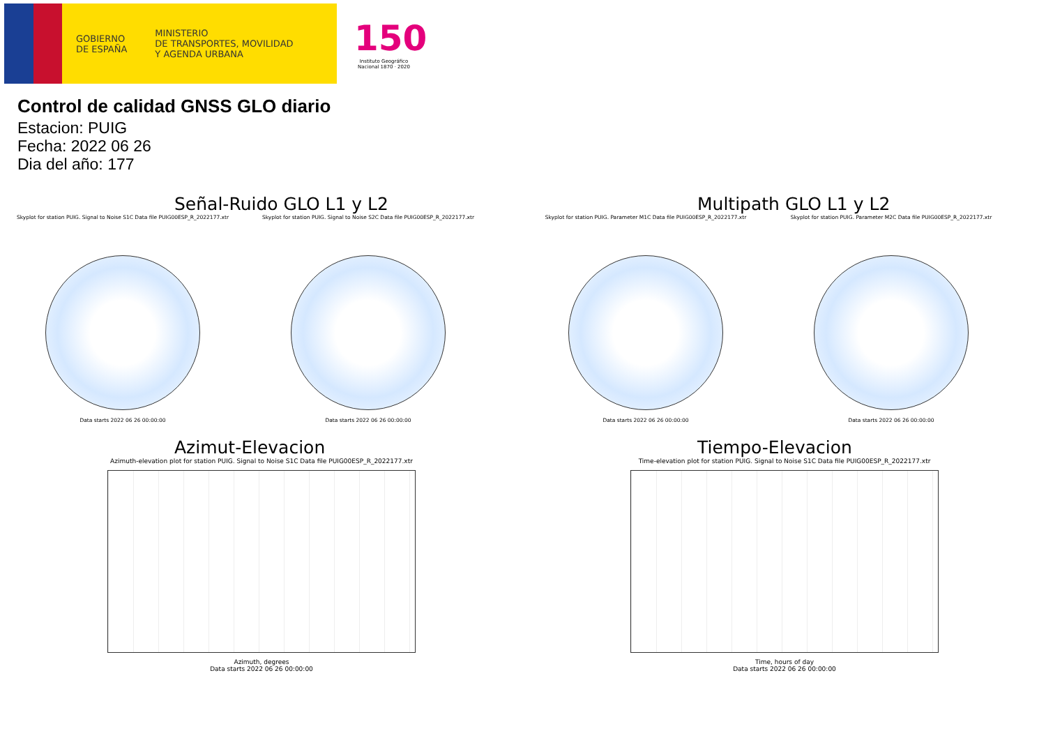GOBIERNO
DE ESPAÑA
MINISTERIO
DE TRANSPORTES, MOVILIDAD
Y AGENDA URBANA
150
Instituto Geográfico Nacional 1870 · 2020
Control de calidad GNSS GLO diario
Estacion: PUIG
Fecha: 2022 06 26
Dia del año: 177
Señal-Ruido GLO L1 y L2
Skyplot for station PUIG. Signal to Noise S1C Data file PUIG00ESP_R_2022177.xtr
Data starts 2022 06 26 00:00:00
Skyplot for station PUIG. Signal to Noise S2C Data file PUIG00ESP_R_2022177.xtr
Data starts 2022 06 26 00:00:00
Multipath GLO L1 y L2
Skyplot for station PUIG. Parameter M1C Data file PUIG00ESP_R_2022177.xtr
Data starts 2022 06 26 00:00:00
Skyplot for station PUIG. Parameter M2C Data file PUIG00ESP_R_2022177.xtr
Data starts 2022 06 26 00:00:00
Azimut-Elevacion
Azimuth-elevation plot for station PUIG. Signal to Noise S1C Data file PUIG00ESP_R_2022177.xtr
Azimuth, degrees
Data starts 2022 06 26 00:00:00
Tiempo-Elevacion
Time-elevation plot for station PUIG. Signal to Noise S1C Data file PUIG00ESP_R_2022177.xtr
Time, hours of day
Data starts 2022 06 26 00:00:00